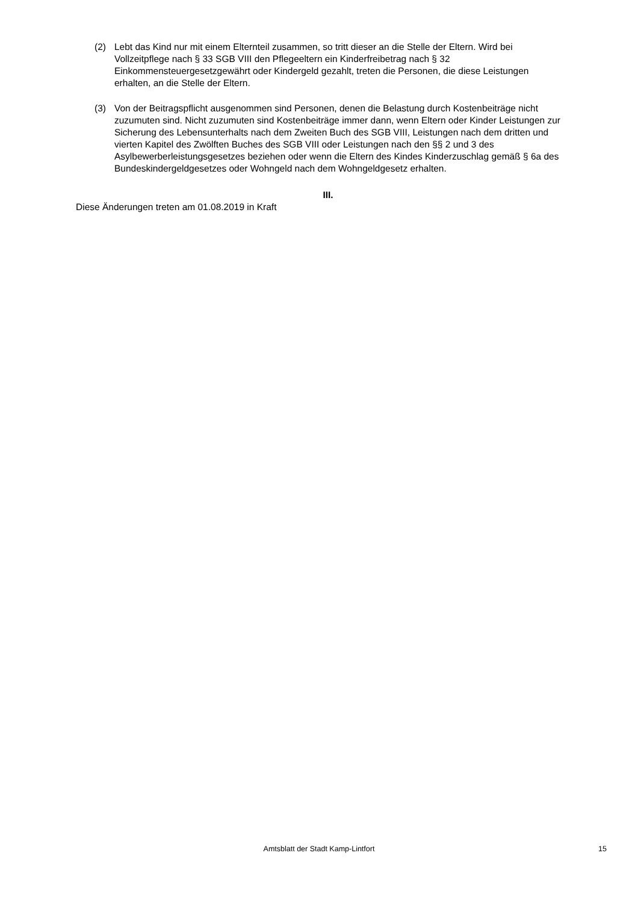(2) Lebt das Kind nur mit einem Elternteil zusammen, so tritt dieser an die Stelle der Eltern. Wird bei Vollzeitpflege nach § 33 SGB VIII den Pflegeeltern ein Kinderfreibetrag nach § 32 Einkommensteuergesetzgewährt oder Kindergeld gezahlt, treten die Personen, die diese Leistungen erhalten, an die Stelle der Eltern.
(3) Von der Beitragspflicht ausgenommen sind Personen, denen die Belastung durch Kostenbeiträge nicht zuzumuten sind. Nicht zuzumuten sind Kostenbeiträge immer dann, wenn Eltern oder Kinder Leistungen zur Sicherung des Lebensunterhalts nach dem Zweiten Buch des SGB VIII, Leistungen nach dem dritten und vierten Kapitel des Zwölften Buches des SGB VIII oder Leistungen nach den §§ 2 und 3 des Asylbewerberleistungsgesetzes beziehen oder wenn die Eltern des Kindes Kinderzuschlag gemäß § 6a des Bundeskindergeldgesetzes oder Wohngeld nach dem Wohngeldgesetz erhalten.
III.
Diese Änderungen treten am 01.08.2019 in Kraft
Amtsblatt der Stadt Kamp-Lintfort
15